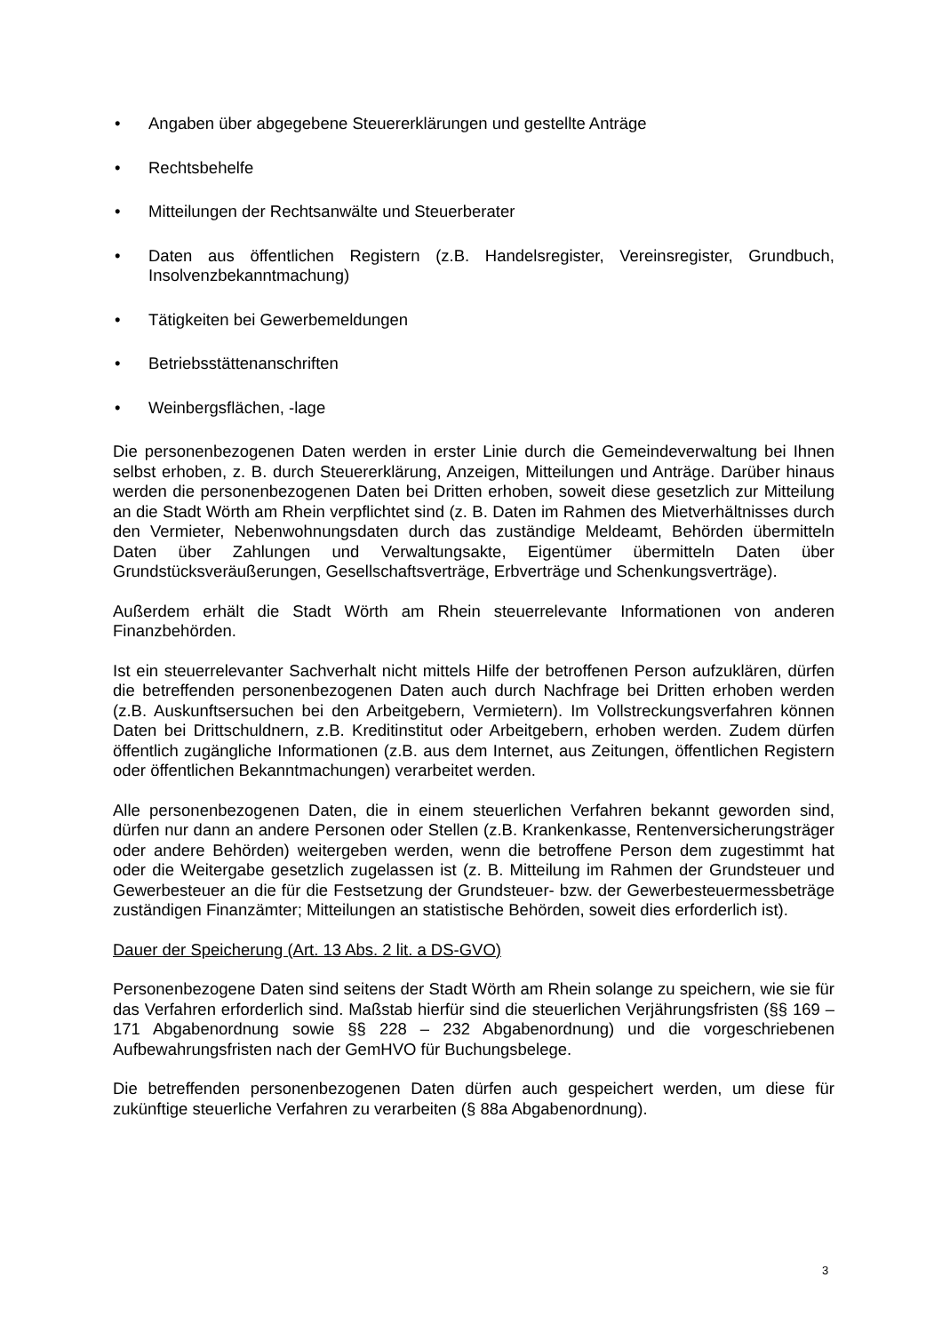• Angaben über abgegebene Steuererklärungen und gestellte Anträge
• Rechtsbehelfe
• Mitteilungen der Rechtsanwälte und Steuerberater
• Daten aus öffentlichen Registern (z.B. Handelsregister, Vereinsregister, Grundbuch, Insolvenzbekanntmachung)
• Tätigkeiten bei Gewerbemeldungen
• Betriebsstättenanschriften
• Weinbergsflächen, -lage
Die personenbezogenen Daten werden in erster Linie durch die Gemeindeverwaltung bei Ihnen selbst erhoben, z. B. durch Steuererklärung, Anzeigen, Mitteilungen und Anträge. Darüber hinaus werden die personenbezogenen Daten bei Dritten erhoben, soweit diese gesetzlich zur Mitteilung an die Stadt Wörth am Rhein verpflichtet sind (z. B. Daten im Rahmen des Mietverhältnisses durch den Vermieter, Nebenwohnungsdaten durch das zuständige Meldeamt, Behörden übermitteln Daten über Zahlungen und Verwaltungsakte, Eigentümer übermitteln Daten über Grundstücksveräußerungen, Gesellschaftsverträge, Erbverträge und Schenkungsverträge).
Außerdem erhält die Stadt Wörth am Rhein steuerrelevante Informationen von anderen Finanzbehörden.
Ist ein steuerrelevanter Sachverhalt nicht mittels Hilfe der betroffenen Person aufzuklären, dürfen die betreffenden personenbezogenen Daten auch durch Nachfrage bei Dritten erhoben werden (z.B. Auskunftsersuchen bei den Arbeitgebern, Vermietern). Im Vollstreckungsverfahren können Daten bei Drittschuldnern, z.B. Kreditinstitut oder Arbeitgebern, erhoben werden. Zudem dürfen öffentlich zugängliche Informationen (z.B. aus dem Internet, aus Zeitungen, öffentlichen Registern oder öffentlichen Bekanntmachungen) verarbeitet werden.
Alle personenbezogenen Daten, die in einem steuerlichen Verfahren bekannt geworden sind, dürfen nur dann an andere Personen oder Stellen (z.B. Krankenkasse, Rentenversicherungsträger oder andere Behörden) weitergeben werden, wenn die betroffene Person dem zugestimmt hat oder die Weitergabe gesetzlich zugelassen ist (z. B. Mitteilung im Rahmen der Grundsteuer und Gewerbesteuer an die für die Festsetzung der Grundsteuer- bzw. der Gewerbesteuermessbeträge zuständigen Finanzämter; Mitteilungen an statistische Behörden, soweit dies erforderlich ist).
Dauer der Speicherung (Art. 13 Abs. 2 lit. a DS-GVO)
Personenbezogene Daten sind seitens der Stadt Wörth am Rhein solange zu speichern, wie sie für das Verfahren erforderlich sind. Maßstab hierfür sind die steuerlichen Verjährungsfristen (§§ 169 – 171 Abgabenordnung sowie §§ 228 – 232 Abgabenordnung) und die vorgeschriebenen Aufbewahrungsfristen nach der GemHVO für Buchungsbelege.
Die betreffenden personenbezogenen Daten dürfen auch gespeichert werden, um diese für zukünftige steuerliche Verfahren zu verarbeiten (§ 88a Abgabenordnung).
3